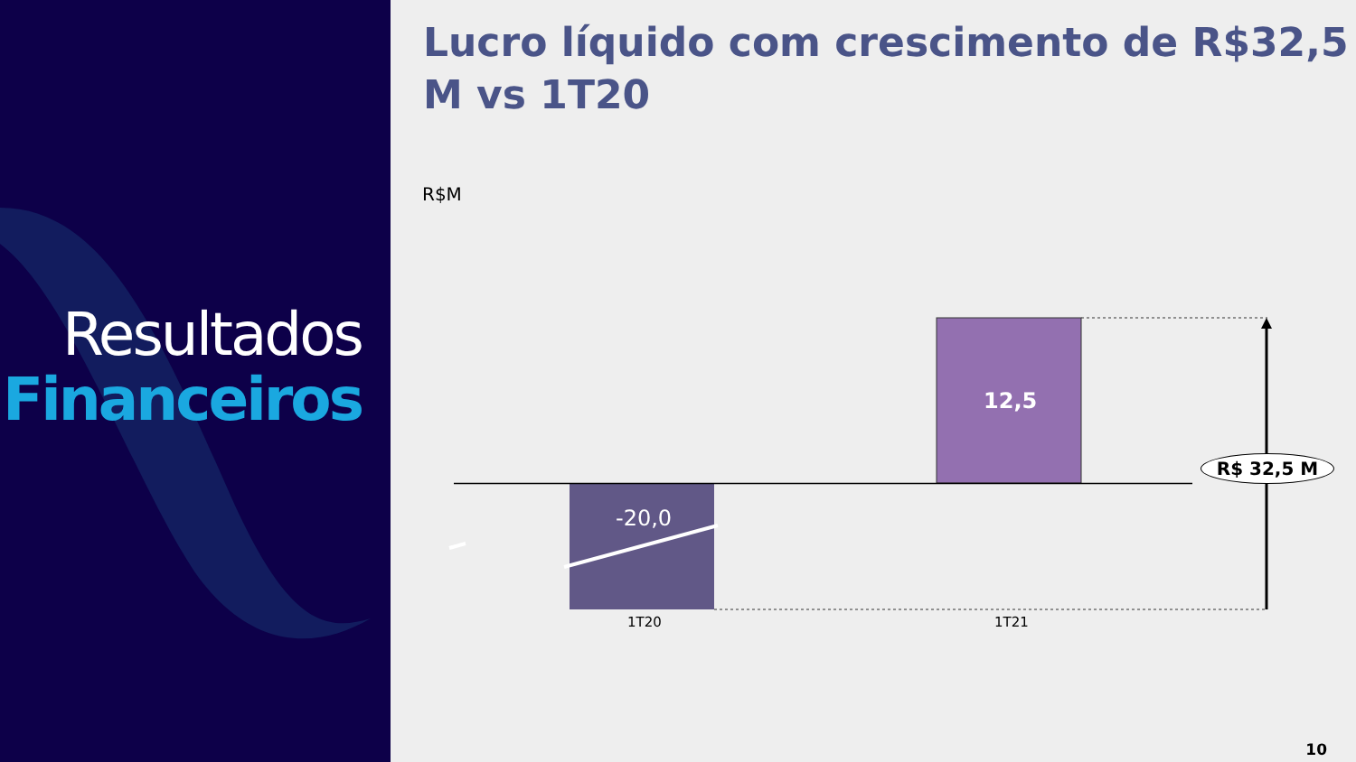Resultados
Financeiros
Lucro líquido com crescimento de R$32,5 M vs 1T20
R$M
-20,0
12,5
1T20 1T21
R$ 32,5 M
10